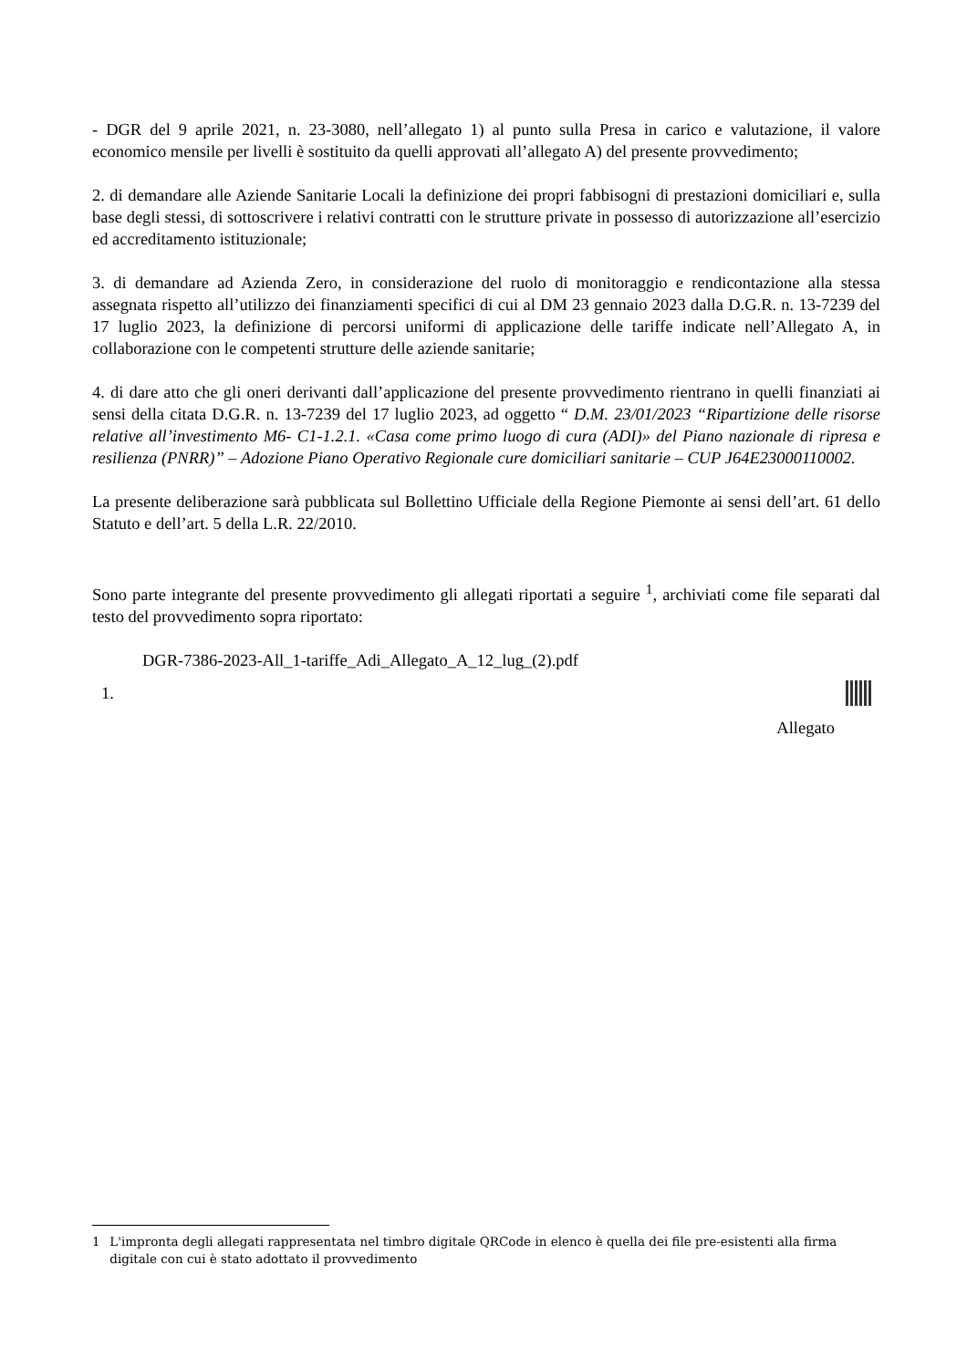- DGR del 9 aprile 2021, n. 23-3080, nell’allegato 1) al punto sulla Presa in carico e valutazione, il valore economico mensile per livelli è sostituito da quelli approvati all’allegato A) del presente provvedimento;
2. di demandare alle Aziende Sanitarie Locali la definizione dei propri fabbisogni di prestazioni domiciliari e, sulla base degli stessi, di sottoscrivere i relativi contratti con le strutture private in possesso di autorizzazione all’esercizio ed accreditamento istituzionale;
3. di demandare ad Azienda Zero, in considerazione del ruolo di monitoraggio e rendicontazione alla stessa assegnata rispetto all’utilizzo dei finanziamenti specifici di cui al DM 23 gennaio 2023 dalla D.G.R. n. 13-7239 del 17 luglio 2023, la definizione di percorsi uniformi di applicazione delle tariffe indicate nell’Allegato A, in collaborazione con le competenti strutture delle aziende sanitarie;
4. di dare atto che gli oneri derivanti dall’applicazione del presente provvedimento rientrano in quelli finanziati ai sensi della citata D.G.R. n. 13-7239 del 17 luglio 2023, ad oggetto “ D.M. 23/01/2023 “Ripartizione delle risorse relative all’investimento M6- C1-1.2.1. «Casa come primo luogo di cura (ADI)» del Piano nazionale di ripresa e resilienza (PNRR)” – Adozione Piano Operativo Regionale cure domiciliari sanitarie – CUP J64E23000110002.
La presente deliberazione sarà pubblicata sul Bollettino Ufficiale della Regione Piemonte ai sensi dell’art. 61 dello Statuto e dell’art. 5 della L.R. 22/2010.
Sono parte integrante del presente provvedimento gli allegati riportati a seguire <sup>1</sup>, archiviati come file separati dal testo del provvedimento sopra riportato:
DGR-7386-2023-All_1-tariffe_Adi_Allegato_A_12_lug_(2).pdf
1.
Allegato
1 L'impronta degli allegati rappresentata nel timbro digitale QRCode in elenco è quella dei file pre-esistenti alla firma digitale con cui è stato adottato il provvedimento